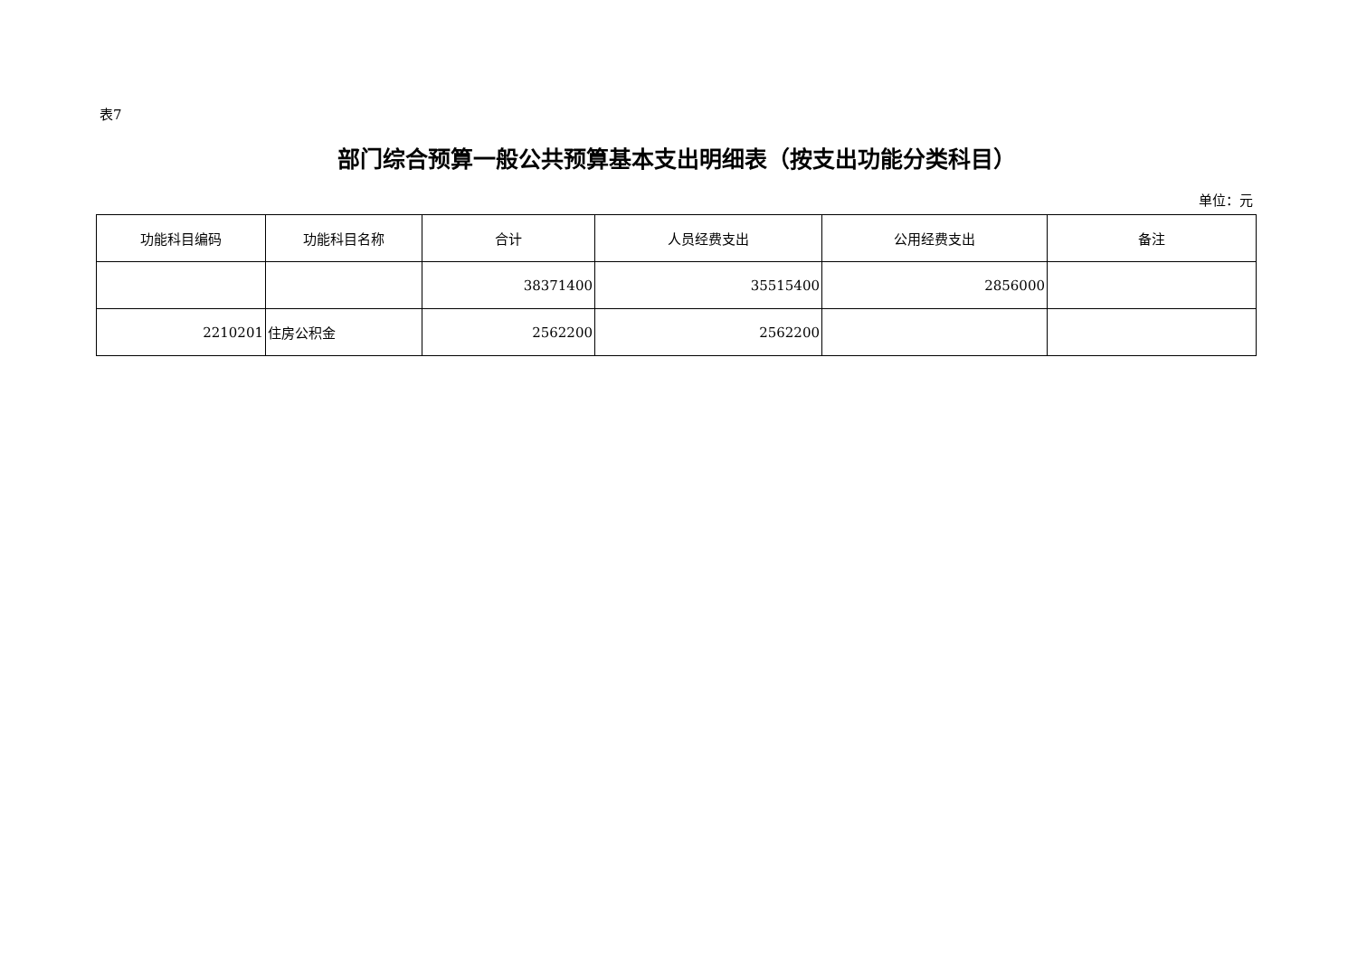表7
部门综合预算一般公共预算基本支出明细表（按支出功能分类科目）
单位：元
| 功能科目编码 | 功能科目名称 | 合计 | 人员经费支出 | 公用经费支出 | 备注 |
| --- | --- | --- | --- | --- | --- |
| | | 38371400 | 35515400 | 2856000 | |
| 2210201 | 住房公积金 | 2562200 | 2562200 | | |